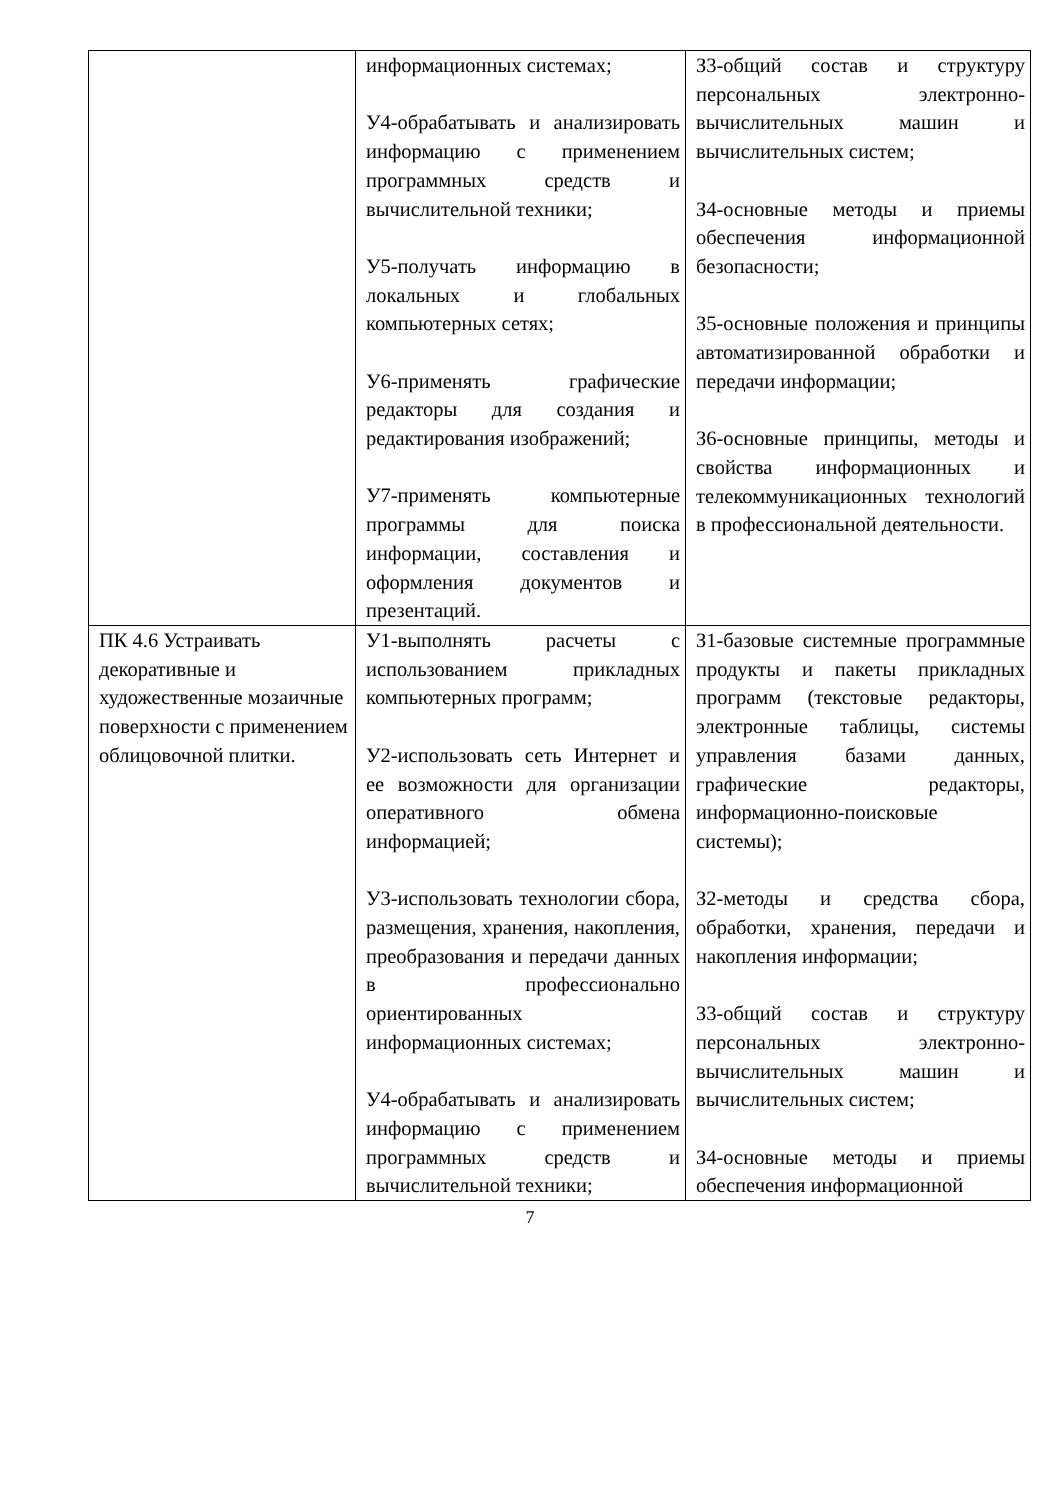| | информационных системах; У4-обрабатывать и анализировать информацию с применением программных средств и вычислительной техники; У5-получать информацию в локальных и глобальных компьютерных сетях; У6-применять графические редакторы для создания и редактирования изображений; У7-применять компьютерные программы для поиска информации, составления и оформления документов и презентаций. | З3-общий состав и структуру персональных электронно-вычислительных машин и вычислительных систем; З4-основные методы и приемы обеспечения информационной безопасности; З5-основные положения и принципы автоматизированной обработки и передачи информации; З6-основные принципы, методы и свойства информационных и телекоммуникационных технологий в профессиональной деятельности. |
| ПК 4.6 Устраивать декоративные и художественные мозаичные поверхности с применением облицовочной плитки. | У1-выполнять расчеты с использованием прикладных компьютерных программ; У2-использовать сеть Интернет и ее возможности для организации оперативного обмена информацией; У3-использовать технологии сбора, размещения, хранения, накопления, преобразования и передачи данных в профессионально ориентированных информационных системах; У4-обрабатывать и анализировать информацию с применением программных средств и вычислительной техники; | З1-базовые системные программные продукты и пакеты прикладных программ (текстовые редакторы, электронные таблицы, системы управления базами данных, графические редакторы, информационно-поисковые системы); З2-методы и средства сбора, обработки, хранения, передачи и накопления информации; З3-общий состав и структуру персональных электронно-вычислительных машин и вычислительных систем; З4-основные методы и приемы обеспечения информационной |
7